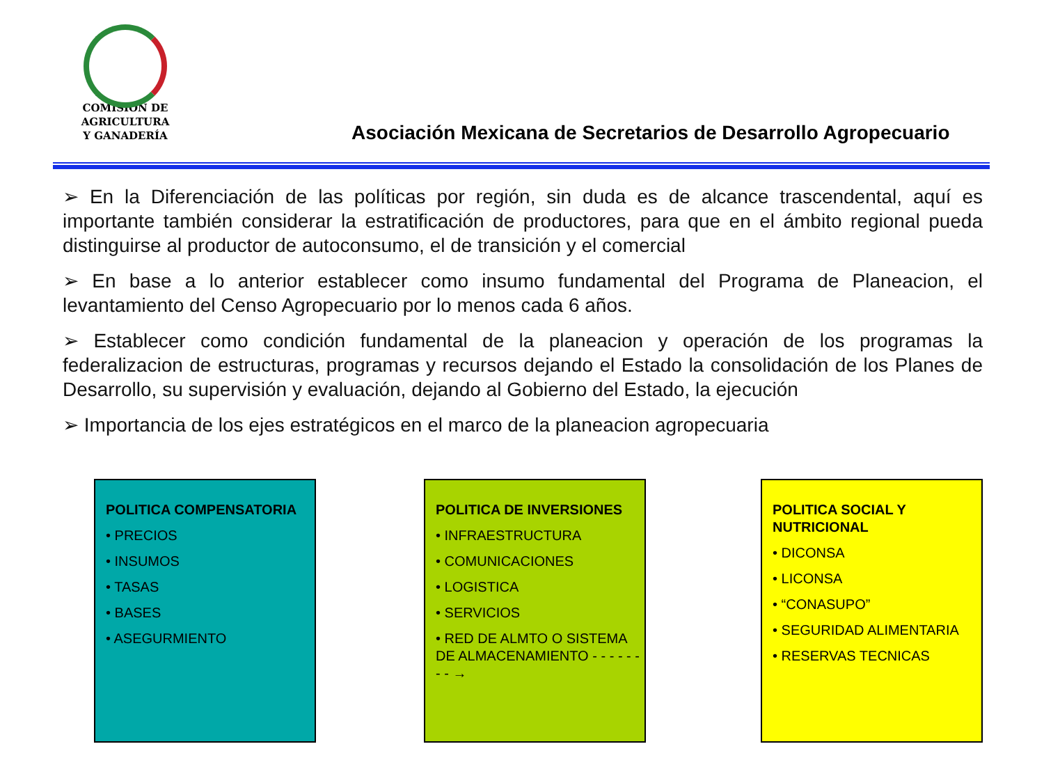COMISIÓN DE AGRICULTURA
Y GANADERÍA
Asociación Mexicana de Secretarios de Desarrollo Agropecuario
➢ En la Diferenciación de las políticas por región, sin duda es de alcance trascendental, aquí es importante también considerar la estratificación de productores, para que en el ámbito regional pueda distinguirse al productor de autoconsumo, el de transición y el comercial
➢ En base a lo anterior establecer como insumo fundamental del Programa de Planeacion, el levantamiento del Censo Agropecuario por lo menos cada 6 años.
➢ Establecer como condición fundamental de la planeacion y operación de los programas la federalizacion de estructuras, programas y recursos dejando el Estado la consolidación de los Planes de Desarrollo, su supervisión y evaluación, dejando al Gobierno del Estado, la ejecución
➢ Importancia de los ejes estratégicos en el marco de la planeacion agropecuaria
POLITICA COMPENSATORIA
• PRECIOS
• INSUMOS
• TASAS
• BASES
• ASEGURMIENTO
POLITICA DE INVERSIONES
• INFRAESTRUCTURA
• COMUNICACIONES
• LOGISTICA
• SERVICIOS
• RED DE ALMTO O SISTEMA DE ALMACENAMIENTO - - - - - - - - →
POLITICA SOCIAL Y NUTRICIONAL
• DICONSA
• LICONSA
• “CONASUPO”
• SEGURIDAD ALIMENTARIA
• RESERVAS TECNICAS